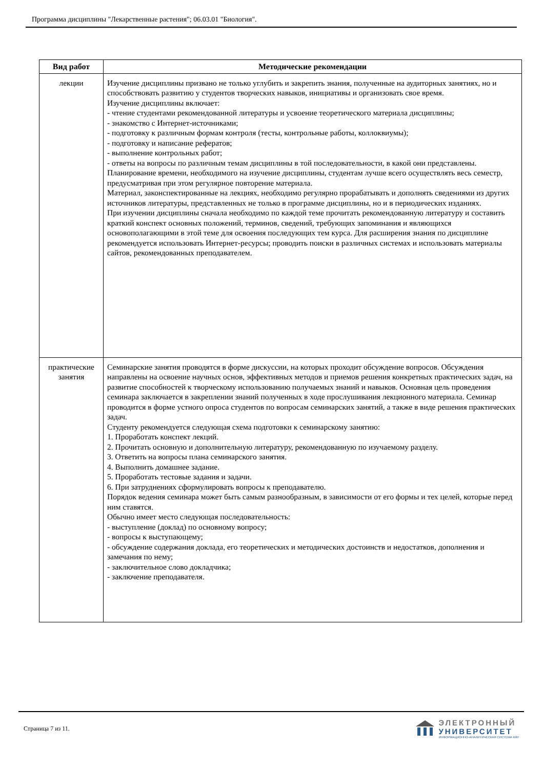Программа дисциплины "Лекарственные растения"; 06.03.01 "Биология".
| Вид работ | Методические рекомендации |
| --- | --- |
| лекции | Изучение дисциплины призвано не только углубить и закрепить знания, полученные на аудиторных занятиях, но и способствовать развитию у студентов творческих навыков, инициативы и организовать свое время. Изучение дисциплины включает: - чтение студентами рекомендованной литературы и усвоение теоретического материала дисциплины; - знакомство с Интернет-источниками; - подготовку к различным формам контроля (тесты, контрольные работы, коллоквиумы); - подготовку и написание рефератов; - выполнение контрольных работ; - ответы на вопросы по различным темам дисциплины в той последовательности, в какой они представлены. Планирование времени, необходимого на изучение дисциплины, студентам лучше всего осуществлять весь семестр, предусматривая при этом регулярное повторение материала. Материал, законспектированные на лекциях, необходимо регулярно прорабатывать и дополнять сведениями из других источников литературы, представленных не только в программе дисциплины, но и в периодических изданиях. При изучении дисциплины сначала необходимо по каждой теме прочитать рекомендованную литературу и составить краткий конспект основных положений, терминов, сведений, требующих запоминания и являющихся основополагающими в этой теме для освоения последующих тем курса. Для расширения знания по дисциплине рекомендуется использовать Интернет-ресурсы; проводить поиски в различных системах и использовать материалы сайтов, рекомендованных преподавателем. |
| практические занятия | Семинарские занятия проводятся в форме дискуссии, на которых проходит обсуждение вопросов. Обсуждения направлены на освоение научных основ, эффективных методов и приемов решения конкретных практических задач, на развитие способностей к творческому использованию получаемых знаний и навыков. Основная цель проведения семинара заключается в закреплении знаний полученных в ходе прослушивания лекционного материала. Семинар проводится в форме устного опроса студентов по вопросам семинарских занятий, а также в виде решения практических задач. Студенту рекомендуется следующая схема подготовки к семинарскому занятию: 1. Проработать конспект лекций. 2. Прочитать основную и дополнительную литературу, рекомендованную по изучаемому разделу. 3. Ответить на вопросы плана семинарского занятия. 4. Выполнить домашнее задание. 5. Проработать тестовые задания и задачи. 6. При затруднениях сформулировать вопросы к преподавателю. Порядок ведения семинара может быть самым разнообразным, в зависимости от его формы и тех целей, которые перед ним ставятся. Обычно имеет место следующая последовательность: - выступление (доклад) по основному вопросу; - вопросы к выступающему; - обсуждение содержания доклада, его теоретических и методических достоинств и недостатков, дополнения и замечания по нему; - заключительное слово докладчика; - заключение преподавателя. |
Страница 7 из 11.
ЭЛЕКТРОННЫЙ
УНИВЕРСИТЕТ
ИНФОРМАЦИОННО-АНАЛИТИЧЕСКАЯ СИСТЕМА КФУ